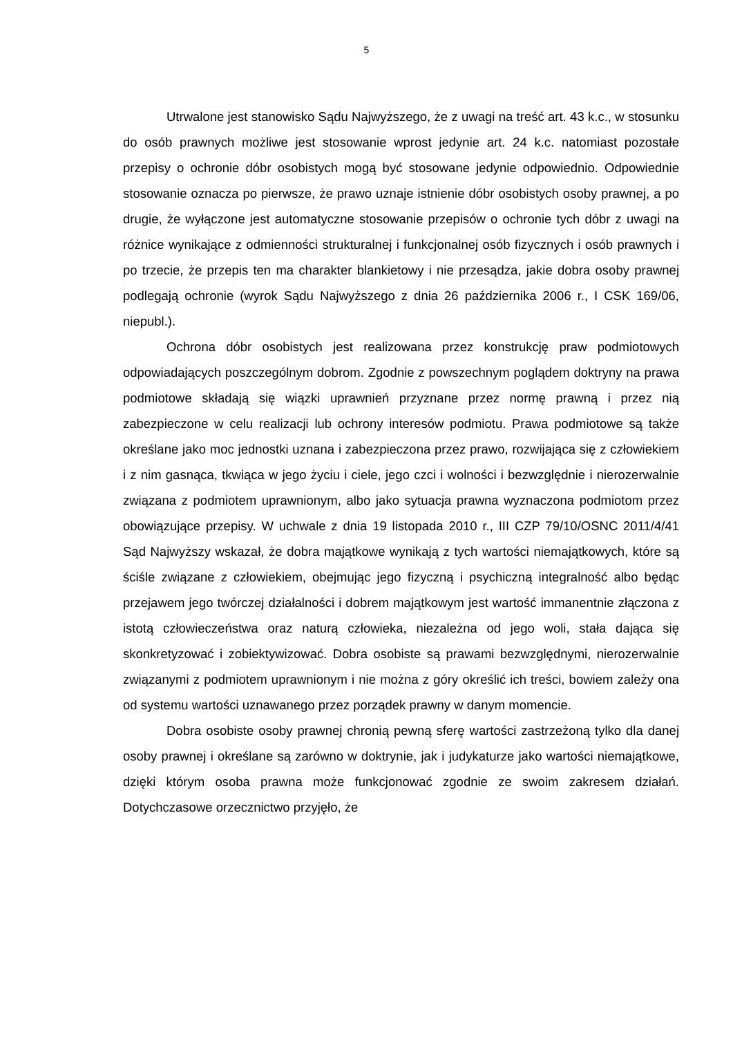5
Utrwalone jest stanowisko Sądu Najwyższego, że z uwagi na treść art. 43 k.c., w stosunku do osób prawnych możliwe jest stosowanie wprost jedynie art. 24 k.c. natomiast pozostałe przepisy o ochronie dóbr osobistych mogą być stosowane jedynie odpowiednio. Odpowiednie stosowanie oznacza po pierwsze, że prawo uznaje istnienie dóbr osobistych osoby prawnej, a po drugie, że wyłączone jest automatyczne stosowanie przepisów o ochronie tych dóbr z uwagi na różnice wynikające z odmienności strukturalnej i funkcjonalnej osób fizycznych i osób prawnych i po trzecie, że przepis ten ma charakter blankietowy i nie przesądza, jakie dobra osoby prawnej podlegają ochronie (wyrok Sądu Najwyższego z dnia 26 października 2006 r., I CSK 169/06, niepubl.).
Ochrona dóbr osobistych jest realizowana przez konstrukcję praw podmiotowych odpowiadających poszczególnym dobrom. Zgodnie z powszechnym poglądem doktryny na prawa podmiotowe składają się wiązki uprawnień przyznane przez normę prawną i przez nią zabezpieczone w celu realizacji lub ochrony interesów podmiotu. Prawa podmiotowe są także określane jako moc jednostki uznana i zabezpieczona przez prawo, rozwijająca się z człowiekiem i z nim gasnąca, tkwiąca w jego życiu i ciele, jego czci i wolności i bezwzględnie i nierozerwalnie związana z podmiotem uprawnionym, albo jako sytuacja prawna wyznaczona podmiotom przez obowiązujące przepisy. W uchwale z dnia 19 listopada 2010 r., III CZP 79/10/OSNC 2011/4/41 Sąd Najwyższy wskazał, że dobra majątkowe wynikają z tych wartości niemajątkowych, które są ściśle związane z człowiekiem, obejmując jego fizyczną i psychiczną integralność albo będąc przejawem jego twórczej działalności i dobrem majątkowym jest wartość immanentnie złączona z istotą człowieczeństwa oraz naturą człowieka, niezależna od jego woli, stała dająca się skonkretyzować i zobiektywizować. Dobra osobiste są prawami bezwzględnymi, nierozerwalnie związanymi z podmiotem uprawnionym i nie można z góry określić ich treści, bowiem zależy ona od systemu wartości uznawanego przez porządek prawny w danym momencie.
Dobra osobiste osoby prawnej chronią pewną sferę wartości zastrzeżoną tylko dla danej osoby prawnej i określane są zarówno w doktrynie, jak i judykaturze jako wartości niemajątkowe, dzięki którym osoba prawna może funkcjonować zgodnie ze swoim zakresem działań. Dotychczasowe orzecznictwo przyjęło, że